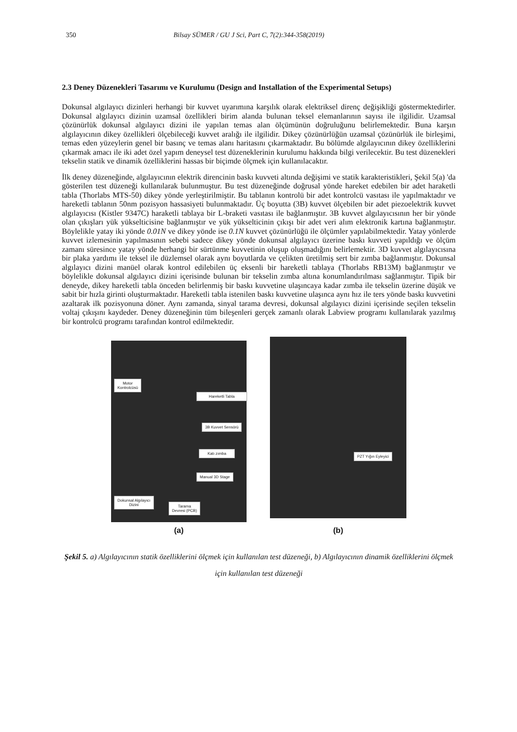350 Bilsay SÜMER / GU J Sci, Part C, 7(2):344-358(2019)
2.3 Deney Düzenekleri Tasarımı ve Kurulumu (Design and Installation of the Experimental Setups)
Dokunsal algılayıcı dizinleri herhangi bir kuvvet uyarımına karşılık olarak elektriksel direnç değişikliği göstermektedirler. Dokunsal algılayıcı dizinin uzamsal özellikleri birim alanda bulunan teksel elemanlarının sayısı ile ilgilidir. Uzamsal çözünürlük dokunsal algılayıcı dizini ile yapılan temas alan ölçümünün doğruluğunu belirlemektedir. Buna karşın algılayıcının dikey özellikleri ölçebileceği kuvvet aralığı ile ilgilidir. Dikey çözünürlüğün uzamsal çözünürlük ile birleşimi, temas eden yüzeylerin genel bir basınç ve temas alanı haritasını çıkarmaktadır. Bu bölümde algılayıcının dikey özelliklerini çıkarmak amacı ile iki adet özel yapım deneysel test düzeneklerinin kurulumu hakkında bilgi verilecektir. Bu test düzenekleri tekselin statik ve dinamik özelliklerini hassas bir biçimde ölçmek için kullanılacaktır.
İlk deney düzeneğinde, algılayıcının elektrik direncinin baskı kuvveti altında değişimi ve statik karakteristikleri, Şekil 5(a) 'da gösterilen test düzeneği kullanılarak bulunmuştur. Bu test düzeneğinde doğrusal yönde hareket edebilen bir adet haraketli tabla (Thorlabs MTS-50) dikey yönde yerleştirilmiştir. Bu tablanın kontrolü bir adet kontrolcü vasıtası ile yapılmaktadır ve hareketli tablanın 50nm pozisyon hassasiyeti bulunmaktadır. Üç boyutta (3B) kuvvet ölçebilen bir adet piezoelektrik kuvvet algılayıcısı (Kistler 9347C) haraketli tablaya bir L-braketi vasıtası ile bağlanmıştır. 3B kuvvet algılayıcısının her bir yönde olan çıkışları yük yükselticisine bağlanmıştır ve yük yükselticinin çıkışı bir adet veri alım elektronik kartına bağlanmıştır. Böylelikle yatay iki yönde 0.01N ve dikey yönde ise 0.1N kuvvet çözünürlüğü ile ölçümler yapılabilmektedir. Yatay yönlerde kuvvet izlemesinin yapılmasının sebebi sadece dikey yönde dokunsal algılayıcı üzerine baskı kuvveti yapıldığı ve ölçüm zamanı süresince yatay yönde herhangi bir sürtünme kuvvetinin oluşup oluşmadığını belirlemektir. 3D kuvvet algılayıcısına bir plaka yardımı ile teksel ile düzlemsel olarak aynı boyutlarda ve çelikten üretilmiş sert bir zımba bağlanmıştır. Dokunsal algılayıcı dizini manüel olarak kontrol edilebilen üç eksenli bir hareketli tablaya (Thorlabs RB13M) bağlanmıştır ve böylelikle dokunsal algılayıcı dizini içerisinde bulunan bir tekselin zımba altına konumlandırılması sağlanmıştır. Tipik bir deneyde, dikey hareketli tabla önceden belirlenmiş bir baskı kuvvetine ulaşıncaya kadar zımba ile tekselin üzerine düşük ve sabit bir hızla girinti oluşturmaktadır. Hareketli tabla istenilen baskı kuvvetine ulaşınca aynı hız ile ters yönde baskı kuvvetini azaltarak ilk pozisyonuna döner. Aynı zamanda, sinyal tarama devresi, dokunsal algılayıcı dizini içerisinde seçilen tekselin voltaj çıkışını kaydeder. Deney düzeneğinin tüm bileşenleri gerçek zamanlı olarak Labview programı kullanılarak yazılmış bir kontrolcü programı tarafından kontrol edilmektedir.
Motor
Kontrolcüsü
Hareketli Tabla
3B Kuvvet Sensörü
Katı zımba
Manual 3D Stage
Dokunsal Algılayıcı
Dizini
Tarama
Devresi (PCB)
(a)
PZT Yığın Eyleyici
(b)
Şekil 5. a) Algılayıcının statik özelliklerini ölçmek için kullanılan test düzeneği, b) Algılayıcının dinamik özelliklerini ölçmek için kullanılan test düzeneği